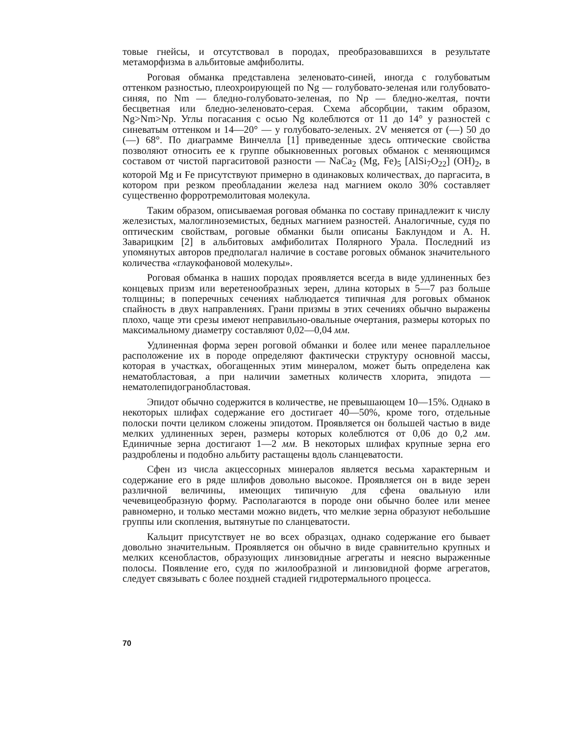товые гнейсы, и отсутствовал в породах, преобразовавшихся в результате метаморфизма в альбитовые амфиболиты.
Роговая обманка представлена зеленовато-синей, иногда с голубоватым оттенком разностью, плеохроирующей по Ng — голубовато-зеленая или голубовато-синяя, по Nm — бледно-голубовато-зеленая, по Np — бледно-желтая, почти бесцветная или бледно-зеленовато-серая. Схема абсорбции, таким образом, Ng>Nm>Np. Углы погасания с осью Ng колеблются от 11 до 14° у разностей с синеватым оттенком и 14—20° — у голубовато-зеленых. 2V меняется от (—) 50 до (—) 68°. По диаграмме Винчелла [1] приведенные здесь оптические свойства позволяют относить ее к группе обыкновенных роговых обманок с меняющимся составом от чистой паргаситовой разности — NaCa<sub>2</sub> (Mg, Fe)<sub>5</sub> [AlSi<sub>7</sub>O<sub>22</sub>] (OH)<sub>2</sub>, в которой Mg и Fe присутствуют примерно в одинаковых количествах, до паргасита, в котором при резком преобладании железа над магнием около 30% составляет существенно форротремолитовая молекула.
Таким образом, описываемая роговая обманка по составу принадлежит к числу железистых, малоглиноземистых, бедных магнием разностей. Аналогичные, судя по оптическим свойствам, роговые обманки были описаны Баклундом и А. Н. Заварицким [2] в альбитовых амфиболитах Полярного Урала. Последний из упомянутых авторов предполагал наличие в составе роговых обманок значительного количества «глаукофановой молекулы».
Роговая обманка в наших породах проявляется всегда в виде удлиненных без концевых призм или веретенообразных зерен, длина которых в 5—7 раз больше толщины; в поперечных сечениях наблюдается типичная для роговых обманок спайность в двух направлениях. Грани призмы в этих сечениях обычно выражены плохо, чаще эти срезы имеют неправильно-овальные очертания, размеры которых по максимальному диаметру составляют 0,02—0,04 мм.
Удлиненная форма зерен роговой обманки и более или менее параллельное расположение их в породе определяют фактически структуру основной массы, которая в участках, обогащенных этим минералом, может быть определена как нематобластовая, а при наличии заметных количеств хлорита, эпидота — нематолепидогранобластовая.
Эпидот обычно содержится в количестве, не превышающем 10—15%. Однако в некоторых шлифах содержание его достигает 40—50%, кроме того, отдельные полоски почти целиком сложены эпидотом. Проявляется он большей частью в виде мелких удлиненных зерен, размеры которых колеблются от 0,06 до 0,2 мм. Единичные зерна достигают 1—2 мм. В некоторых шлифах крупные зерна его раздроблены и подобно альбиту растащены вдоль сланцеватости.
Сфен из числа акцессорных минералов является весьма характерным и содержание его в ряде шлифов довольно высокое. Проявляется он в виде зерен различной величины, имеющих типичную для сфена овальную или чечевицеобразную форму. Располагаются в породе они обычно более или менее равномерно, и только местами можно видеть, что мелкие зерна образуют небольшие группы или скопления, вытянутые по сланцеватости.
Кальцит присутствует не во всех образцах, однако содержание его бывает довольно значительным. Проявляется он обычно в виде сравнительно крупных и мелких ксенобластов, образующих линзовидные агрегаты и неясно выраженные полосы. Появление его, судя по жилообразной и линзовидной форме агрегатов, следует связывать с более поздней стадией гидротермального процесса.
70